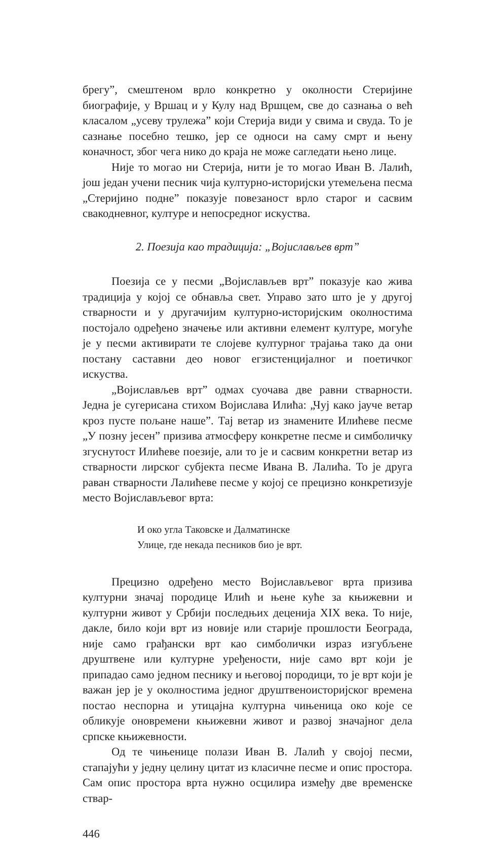брегу”, смештеном врло конкретно у околности Стеријине биографије, у Вршац и у Кулу над Вршцем, све до сазнања о већ класалом „усеву трулежа” који Стерија види у свима и свуда. То је сазнање посебно тешко, јер се односи на саму смрт и њену коначност, због чега нико до краја не може сагледати њено лице.
Није то могао ни Стерија, нити је то могао Иван В. Лалић, још један учени песник чија културно-историјски утемељена песма „Стеријино подне” показује повезаност врло старог и сасвим свакодневног, културе и непосредног искуства.
2. Поезија као традиција: „Војислављев врт”
Поезија се у песми „Војислављев врт” показује као жива традиција у којој се обнавља свет. Управо зато што је у другој стварности и у другачијим културно-историјским околностима постојало одређено значење или активни елемент културе, могуће је у песми активирати те слојеве културног трајања тако да они постану саставни део новог егзистенцијалног и поетичког искуства.
„Војислављев врт” одмах суочава две равни стварности. Једна је сугерисана стихом Војислава Илића: „Чуј како јауче ветар кроз пусте пољане наше”. Тај ветар из знамените Илићеве песме „У позну јесен” призива атмосферу конкретне песме и симболичку згуснутост Илићеве поезије, али то је и сасвим конкретни ветар из стварности лирског субјекта песме Ивана В. Лалића. То је друга раван стварности Лалићеве песме у којој се прецизно конкретизује место Војислављевог врта:
И око угла Таковске и Далматинске
Улице, где некада песников био је врт.
Прецизно одређено место Војислављевог врта призива културни значај породице Илић и њене куће за књижевни и културни живот у Србији последњих деценија XIX века. То није, дакле, било који врт из новије или старије прошлости Београда, није само грађански врт као симболички израз изгубљене друштвене или културне уређености, није само врт који је припадао само једном песнику и његовој породици, то је врт који је важан јер је у околностима једног друштвеноисторијског времена постао неспорна и утицајна културна чињеница око које се обликује оновремени књижевни живот и развој значајног дела српске књижевности.
Од те чињенице полази Иван В. Лалић у својој песми, стапајући у једну целину цитат из класичне песме и опис простора. Сам опис простора врта нужно осцилира између две временске ствар-
446